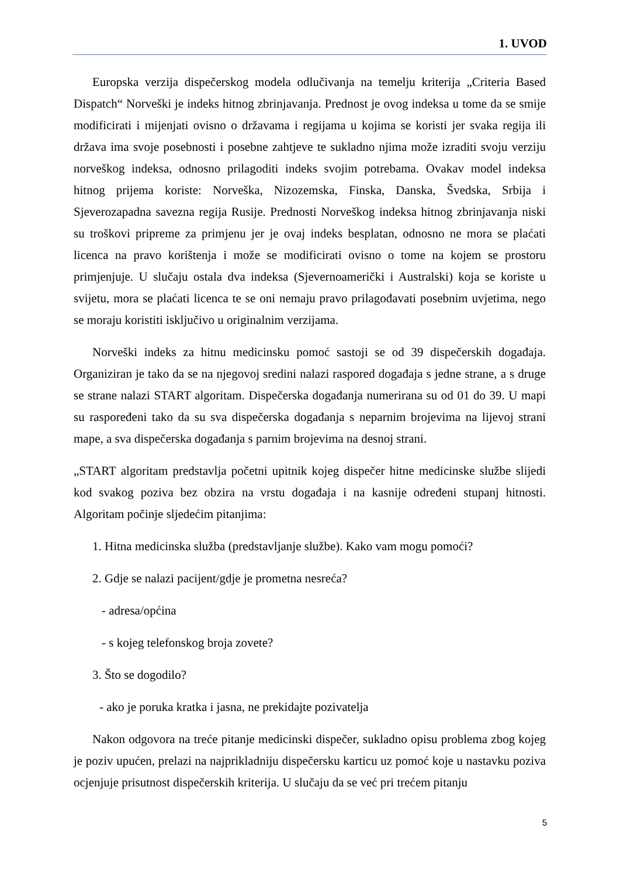1. UVOD
Europska verzija dispečerskog modela odlučivanja na temelju kriterija „Criteria Based Dispatch“ Norveški je indeks hitnog zbrinjavanja. Prednost je ovog indeksa u tome da se smije modificirati i mijenjati ovisno o državama i regijama u kojima se koristi jer svaka regija ili država ima svoje posebnosti i posebne zahtjeve te sukladno njima može izraditi svoju verziju norveškog indeksa, odnosno prilagoditi indeks svojim potrebama. Ovakav model indeksa hitnog prijema koriste: Norveška, Nizozemska, Finska, Danska, Švedska, Srbija i Sjeverozapadna savezna regija Rusije. Prednosti Norveškog indeksa hitnog zbrinjavanja niski su troškovi pripreme za primjenu jer je ovaj indeks besplatan, odnosno ne mora se plaćati licenca na pravo korištenja i može se modificirati ovisno o tome na kojem se prostoru primjenjuje. U slučaju ostala dva indeksa (Sjevernoamerički i Australski) koja se koriste u svijetu, mora se plaćati licenca te se oni nemaju pravo prilagođavati posebnim uvjetima, nego se moraju koristiti isključivo u originalnim verzijama.
Norveški indeks za hitnu medicinsku pomoć sastoji se od 39 dispečerskih događaja. Organiziran je tako da se na njegovoj sredini nalazi raspored događaja s jedne strane, a s druge se strane nalazi START algoritam. Dispečerska događanja numerirana su od 01 do 39. U mapi su raspoređeni tako da su sva dispečerska događanja s neparnim brojevima na lijevoj strani mape, a sva dispečerska događanja s parnim brojevima na desnoj strani.
„START algoritam predstavlja početni upitnik kojeg dispečer hitne medicinske službe slijedi kod svakog poziva bez obzira na vrstu događaja i na kasnije određeni stupanj hitnosti. Algoritam počinje sljedećim pitanjima:
1. Hitna medicinska služba (predstavljanje službe). Kako vam mogu pomoći?
2. Gdje se nalazi pacijent/gdje je prometna nesreća?
- adresa/općina
- s kojeg telefonskog broja zovete?
3. Što se dogodilo?
- ako je poruka kratka i jasna, ne prekidajte pozivatelja
Nakon odgovora na treće pitanje medicinski dispečer, sukladno opisu problema zbog kojeg je poziv upućen, prelazi na najprikladniju dispečersku karticu uz pomoć koje u nastavku poziva ocjenjuje prisutnost dispečerskih kriterija. U slučaju da se već pri trećem pitanju
5